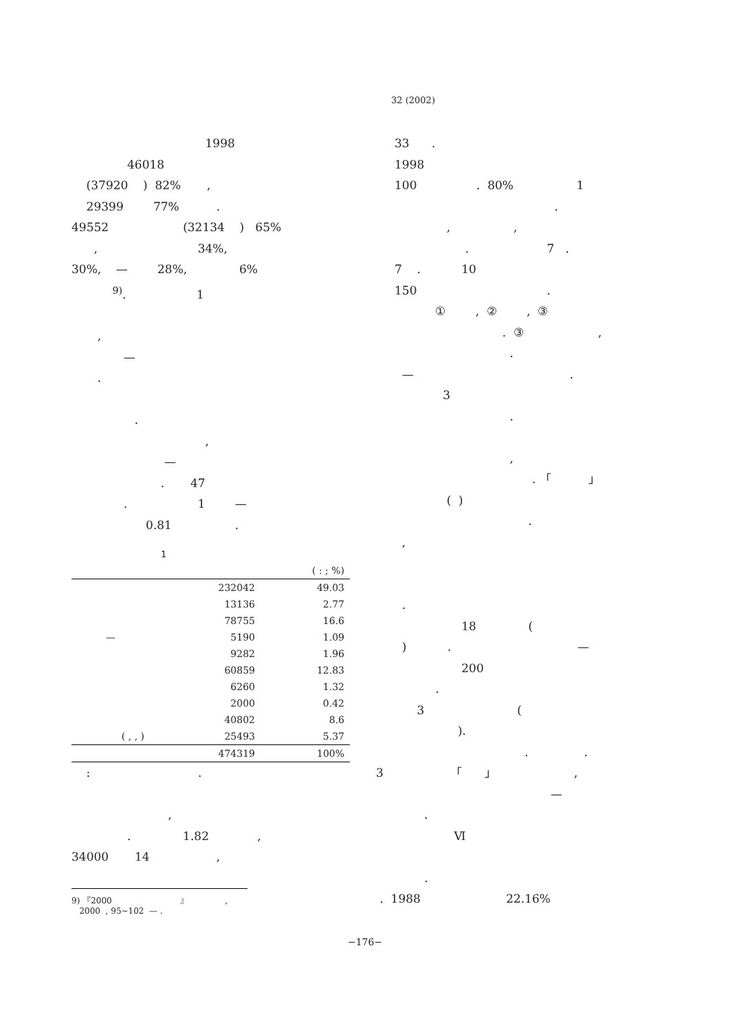32 (2002)
1998
46018
(37920 ) 82% ,
29399 77% .
49552 (32134 ) 65%
, 34%,
30%, — 28%, 6%
<sup>9)</sup>. 1
,
—
.
.
,
—
. 47
. 1 —
0.81 .
1
| ( : ; %) | | |
| | 232042 | 49.03 |
| | 13136 | 2.77 |
| | 78755 | 16.6 |
| — | 5190 | 1.09 |
| | 9282 | 1.96 |
| | 60859 | 12.83 |
| | 6260 | 1.32 |
| | 2000 | 0.42 |
| | 40802 | 8.6 |
| ( , , ) | 25493 | 5.37 |
| | 474319 | 100% |
: .
,
. 1.82 ,
34000 14 ,
9) 『2000 』 , 2000 , 95∼102 — .
33 .
1998
100 . 80% 1
.
, ,
. 7 .
7 . 10
150 .
① , ② , ③
. ③ ,
.
— .
3
.
,
. 「 」
( )
.
,
.
18 (
) . —
200
.
3 (
).
. .
3 「 」 ,
—
.
Ⅵ
.
. 1988 22.16%
−176−